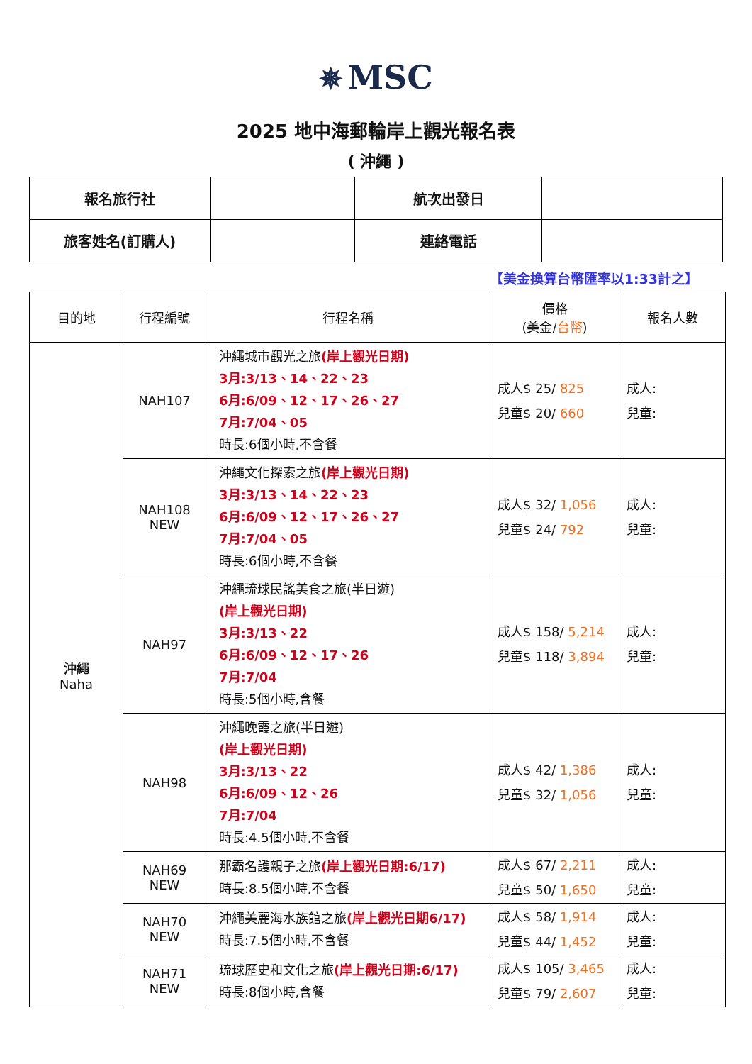✵ MSC
2025 地中海郵輪岸上觀光報名表
( 沖繩 )
| 報名旅行社 | | 航次出發日 | |
| 旅客姓名(訂購人) | | 連絡電話 | |
【美金換算台幣匯率以1:33計之】
| 目的地 | 行程編號 | 行程名稱 | 價格 (美金/ 台幣 ) | 報名人數 |
| --- | --- | --- | --- | --- |
| 沖繩 Naha | NAH107 | 沖繩城市觀光之旅 (岸上觀光日期) 3月:3/13、14、22、23 6月:6/09、12、17、26、27 7月:7/04、05 時長:6個小時,不含餐 | 成人$ 25/ 825 兒童$ 20/ 660 | 成人: 兒童: |
| | NAH108 NEW | 沖繩文化探索之旅 (岸上觀光日期) 3月:3/13、14、22、23 6月:6/09、12、17、26、27 7月:7/04、05 時長:6個小時,不含餐 | 成人$ 32/ 1,056 兒童$ 24/ 792 | 成人: 兒童: |
| | NAH97 | 沖繩琉球民謠美食之旅(半日遊) (岸上觀光日期) 3月:3/13、22 6月:6/09、12、17、26 7月:7/04 時長:5個小時,含餐 | 成人$ 158/ 5,214 兒童$ 118/ 3,894 | 成人: 兒童: |
| | NAH98 | 沖繩晚霞之旅(半日遊) (岸上觀光日期) 3月:3/13、22 6月:6/09、12、26 7月:7/04 時長:4.5個小時,不含餐 | 成人$ 42/ 1,386 兒童$ 32/ 1,056 | 成人: 兒童: |
| | NAH69 NEW | 那霸名護親子之旅 (岸上觀光日期:6/17) 時長:8.5個小時,不含餐 | 成人$ 67/ 2,211 兒童$ 50/ 1,650 | 成人: 兒童: |
| | NAH70 NEW | 沖繩美麗海水族館之旅 (岸上觀光日期6/17) 時長:7.5個小時,不含餐 | 成人$ 58/ 1,914 兒童$ 44/ 1,452 | 成人: 兒童: |
| | NAH71 NEW | 琉球歷史和文化之旅 (岸上觀光日期:6/17) 時長:8個小時,含餐 | 成人$ 105/ 3,465 兒童$ 79/ 2,607 | 成人: 兒童: |